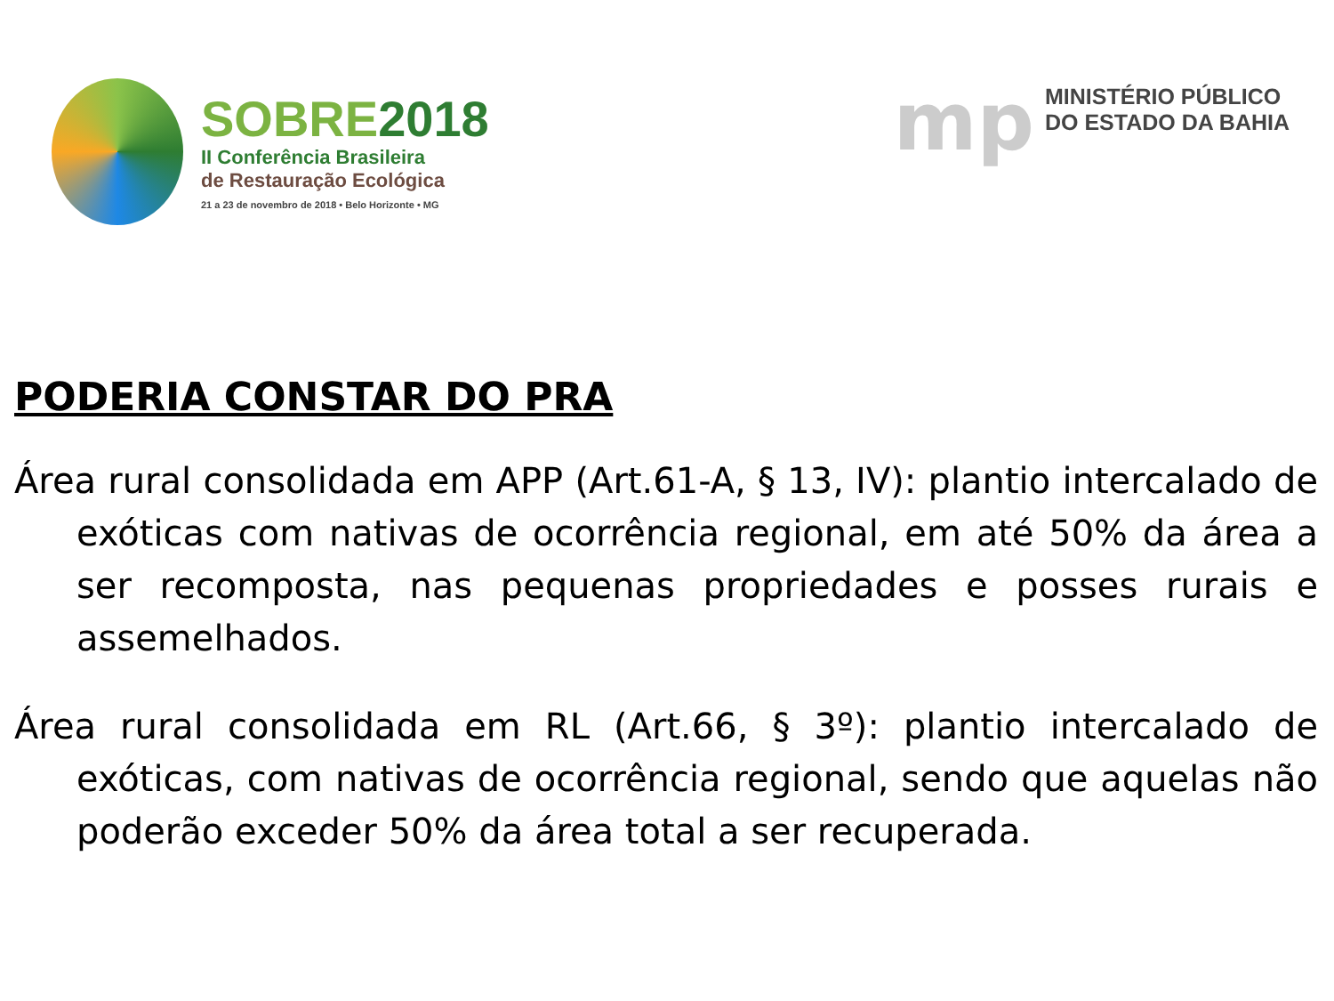SOBRE2018
II Conferência Brasileira
de Restauração Ecológica
21 a 23 de novembro de 2018 • Belo Horizonte • MG
mp
MINISTÉRIO PÚBLICO
DO ESTADO DA BAHIA
PODERIA CONSTAR DO PRA
Área rural consolidada em APP (Art.61-A, § 13, IV): plantio intercalado de exóticas com nativas de ocorrência regional, em até 50% da área a ser recomposta, nas pequenas propriedades e posses rurais e assemelhados.
Área rural consolidada em RL (Art.66, § 3º): plantio intercalado de exóticas, com nativas de ocorrência regional, sendo que aquelas não poderão exceder 50% da área total a ser recuperada.